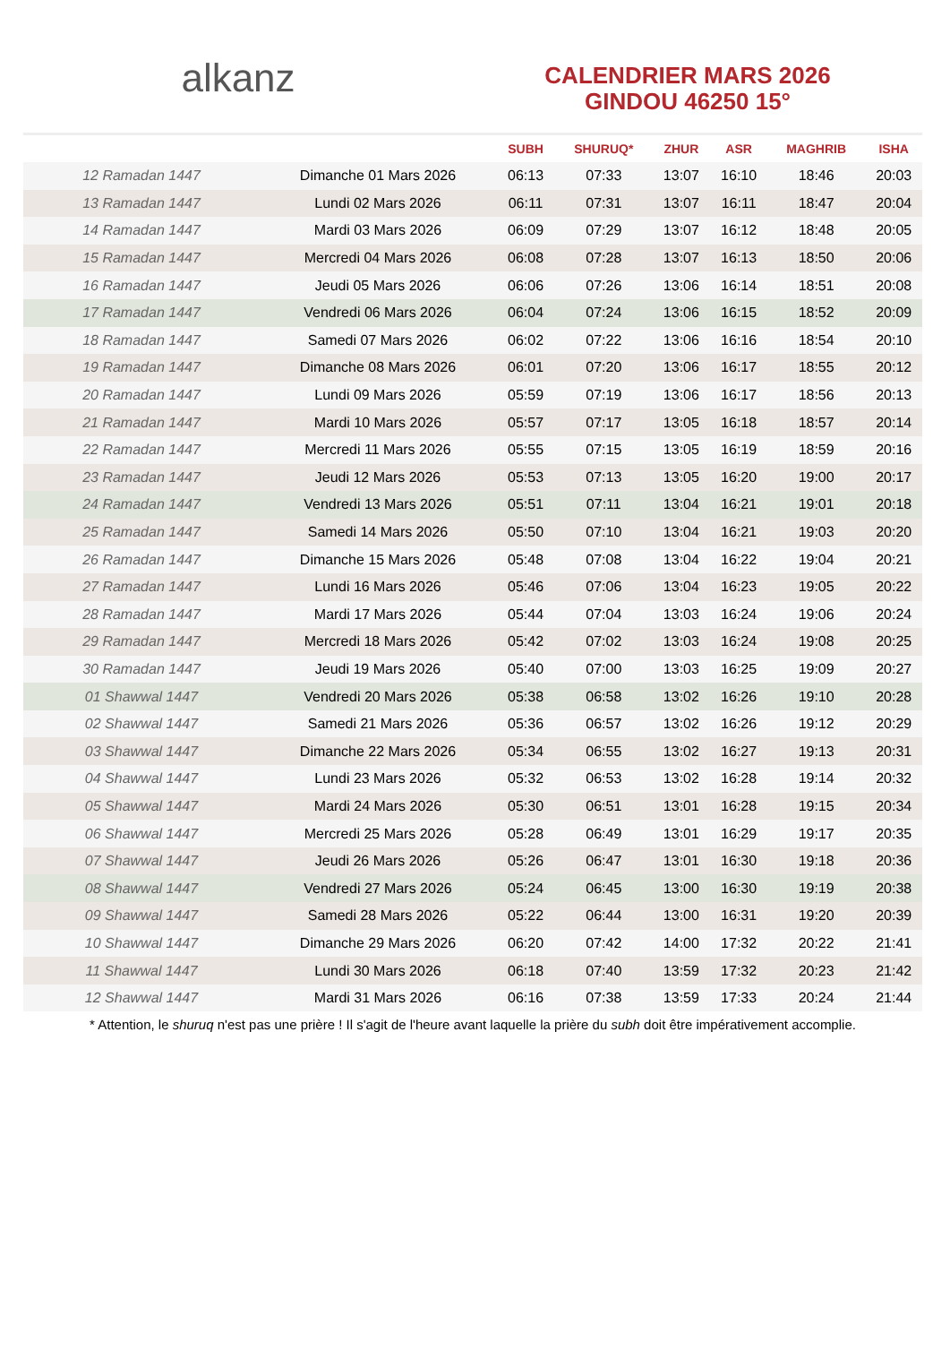alkanz
CALENDRIER MARS 2026
GINDOU 46250 15°
| | | SUBH | SHURUQ* | ZHUR | ASR | MAGHRIB | ISHA |
| --- | --- | --- | --- | --- | --- | --- | --- |
| 12 Ramadan 1447 | Dimanche 01 Mars 2026 | 06:13 | 07:33 | 13:07 | 16:10 | 18:46 | 20:03 |
| 13 Ramadan 1447 | Lundi 02 Mars 2026 | 06:11 | 07:31 | 13:07 | 16:11 | 18:47 | 20:04 |
| 14 Ramadan 1447 | Mardi 03 Mars 2026 | 06:09 | 07:29 | 13:07 | 16:12 | 18:48 | 20:05 |
| 15 Ramadan 1447 | Mercredi 04 Mars 2026 | 06:08 | 07:28 | 13:07 | 16:13 | 18:50 | 20:06 |
| 16 Ramadan 1447 | Jeudi 05 Mars 2026 | 06:06 | 07:26 | 13:06 | 16:14 | 18:51 | 20:08 |
| 17 Ramadan 1447 | Vendredi 06 Mars 2026 | 06:04 | 07:24 | 13:06 | 16:15 | 18:52 | 20:09 |
| 18 Ramadan 1447 | Samedi 07 Mars 2026 | 06:02 | 07:22 | 13:06 | 16:16 | 18:54 | 20:10 |
| 19 Ramadan 1447 | Dimanche 08 Mars 2026 | 06:01 | 07:20 | 13:06 | 16:17 | 18:55 | 20:12 |
| 20 Ramadan 1447 | Lundi 09 Mars 2026 | 05:59 | 07:19 | 13:06 | 16:17 | 18:56 | 20:13 |
| 21 Ramadan 1447 | Mardi 10 Mars 2026 | 05:57 | 07:17 | 13:05 | 16:18 | 18:57 | 20:14 |
| 22 Ramadan 1447 | Mercredi 11 Mars 2026 | 05:55 | 07:15 | 13:05 | 16:19 | 18:59 | 20:16 |
| 23 Ramadan 1447 | Jeudi 12 Mars 2026 | 05:53 | 07:13 | 13:05 | 16:20 | 19:00 | 20:17 |
| 24 Ramadan 1447 | Vendredi 13 Mars 2026 | 05:51 | 07:11 | 13:04 | 16:21 | 19:01 | 20:18 |
| 25 Ramadan 1447 | Samedi 14 Mars 2026 | 05:50 | 07:10 | 13:04 | 16:21 | 19:03 | 20:20 |
| 26 Ramadan 1447 | Dimanche 15 Mars 2026 | 05:48 | 07:08 | 13:04 | 16:22 | 19:04 | 20:21 |
| 27 Ramadan 1447 | Lundi 16 Mars 2026 | 05:46 | 07:06 | 13:04 | 16:23 | 19:05 | 20:22 |
| 28 Ramadan 1447 | Mardi 17 Mars 2026 | 05:44 | 07:04 | 13:03 | 16:24 | 19:06 | 20:24 |
| 29 Ramadan 1447 | Mercredi 18 Mars 2026 | 05:42 | 07:02 | 13:03 | 16:24 | 19:08 | 20:25 |
| 30 Ramadan 1447 | Jeudi 19 Mars 2026 | 05:40 | 07:00 | 13:03 | 16:25 | 19:09 | 20:27 |
| 01 Shawwal 1447 | Vendredi 20 Mars 2026 | 05:38 | 06:58 | 13:02 | 16:26 | 19:10 | 20:28 |
| 02 Shawwal 1447 | Samedi 21 Mars 2026 | 05:36 | 06:57 | 13:02 | 16:26 | 19:12 | 20:29 |
| 03 Shawwal 1447 | Dimanche 22 Mars 2026 | 05:34 | 06:55 | 13:02 | 16:27 | 19:13 | 20:31 |
| 04 Shawwal 1447 | Lundi 23 Mars 2026 | 05:32 | 06:53 | 13:02 | 16:28 | 19:14 | 20:32 |
| 05 Shawwal 1447 | Mardi 24 Mars 2026 | 05:30 | 06:51 | 13:01 | 16:28 | 19:15 | 20:34 |
| 06 Shawwal 1447 | Mercredi 25 Mars 2026 | 05:28 | 06:49 | 13:01 | 16:29 | 19:17 | 20:35 |
| 07 Shawwal 1447 | Jeudi 26 Mars 2026 | 05:26 | 06:47 | 13:01 | 16:30 | 19:18 | 20:36 |
| 08 Shawwal 1447 | Vendredi 27 Mars 2026 | 05:24 | 06:45 | 13:00 | 16:30 | 19:19 | 20:38 |
| 09 Shawwal 1447 | Samedi 28 Mars 2026 | 05:22 | 06:44 | 13:00 | 16:31 | 19:20 | 20:39 |
| 10 Shawwal 1447 | Dimanche 29 Mars 2026 | 06:20 | 07:42 | 14:00 | 17:32 | 20:22 | 21:41 |
| 11 Shawwal 1447 | Lundi 30 Mars 2026 | 06:18 | 07:40 | 13:59 | 17:32 | 20:23 | 21:42 |
| 12 Shawwal 1447 | Mardi 31 Mars 2026 | 06:16 | 07:38 | 13:59 | 17:33 | 20:24 | 21:44 |
* Attention, le shuruq n'est pas une prière ! Il s'agit de l'heure avant laquelle la prière du subh doit être impérativement accomplie.